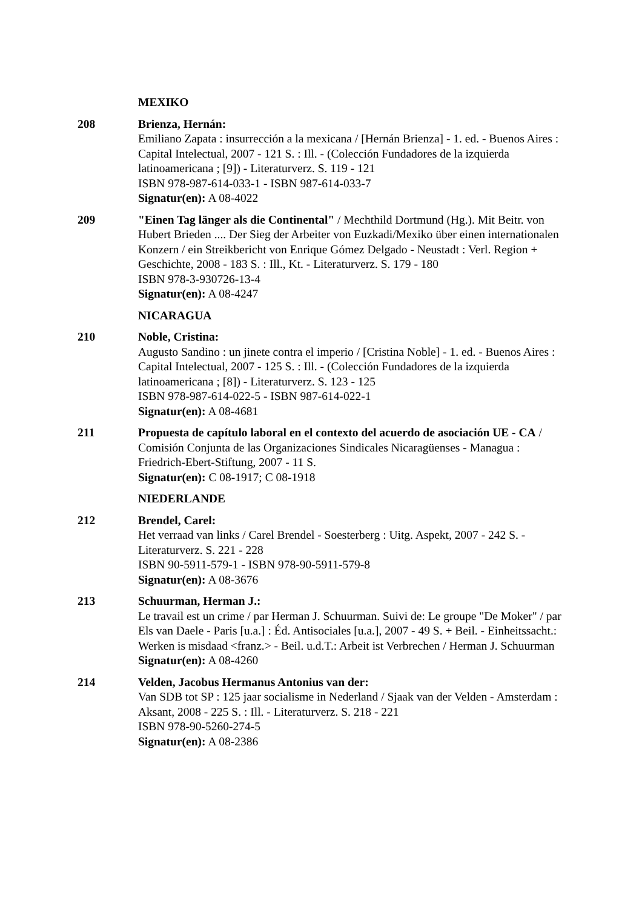MEXIKO
208 Brienza, Hernán:
Emiliano Zapata : insurrección a la mexicana / [Hernán Brienza] - 1. ed. - Buenos Aires : Capital Intelectual, 2007 - 121 S. : Ill. - (Colección Fundadores de la izquierda latinoamericana ; [9]) - Literaturverz. S. 119 - 121
ISBN 978-987-614-033-1 - ISBN 987-614-033-7
Signatur(en): A 08-4022
209 "Einen Tag länger als die Continental" / Mechthild Dortmund (Hg.). Mit Beitr. von Hubert Brieden .... Der Sieg der Arbeiter von Euzkadi/Mexiko über einen internationalen Konzern / ein Streikbericht von Enrique Gómez Delgado - Neustadt : Verl. Region + Geschichte, 2008 - 183 S. : Ill., Kt. - Literaturverz. S. 179 - 180
ISBN 978-3-930726-13-4
Signatur(en): A 08-4247
NICARAGUA
210 Noble, Cristina:
Augusto Sandino : un jinete contra el imperio / [Cristina Noble] - 1. ed. - Buenos Aires : Capital Intelectual, 2007 - 125 S. : Ill. - (Colección Fundadores de la izquierda latinoamericana ; [8]) - Literaturverz. S. 123 - 125
ISBN 978-987-614-022-5 - ISBN 987-614-022-1
Signatur(en): A 08-4681
211 Propuesta de capítulo laboral en el contexto del acuerdo de asociación UE - CA / Comisión Conjunta de las Organizaciones Sindicales Nicaragüenses - Managua : Friedrich-Ebert-Stiftung, 2007 - 11 S.
Signatur(en): C 08-1917; C 08-1918
NIEDERLANDE
212 Brendel, Carel:
Het verraad van links / Carel Brendel - Soesterberg : Uitg. Aspekt, 2007 - 242 S. - Literaturverz. S. 221 - 228
ISBN 90-5911-579-1 - ISBN 978-90-5911-579-8
Signatur(en): A 08-3676
213 Schuurman, Herman J.:
Le travail est un crime / par Herman J. Schuurman. Suivi de: Le groupe "De Moker" / par Els van Daele - Paris [u.a.] : Éd. Antisociales [u.a.], 2007 - 49 S. + Beil. - Einheitssacht.: Werken is misdaad <franz.> - Beil. u.d.T.: Arbeit ist Verbrechen / Herman J. Schuurman
Signatur(en): A 08-4260
214 Velden, Jacobus Hermanus Antonius van der:
Van SDB tot SP : 125 jaar socialisme in Nederland / Sjaak van der Velden - Amsterdam : Aksant, 2008 - 225 S. : Ill. - Literaturverz. S. 218 - 221
ISBN 978-90-5260-274-5
Signatur(en): A 08-2386